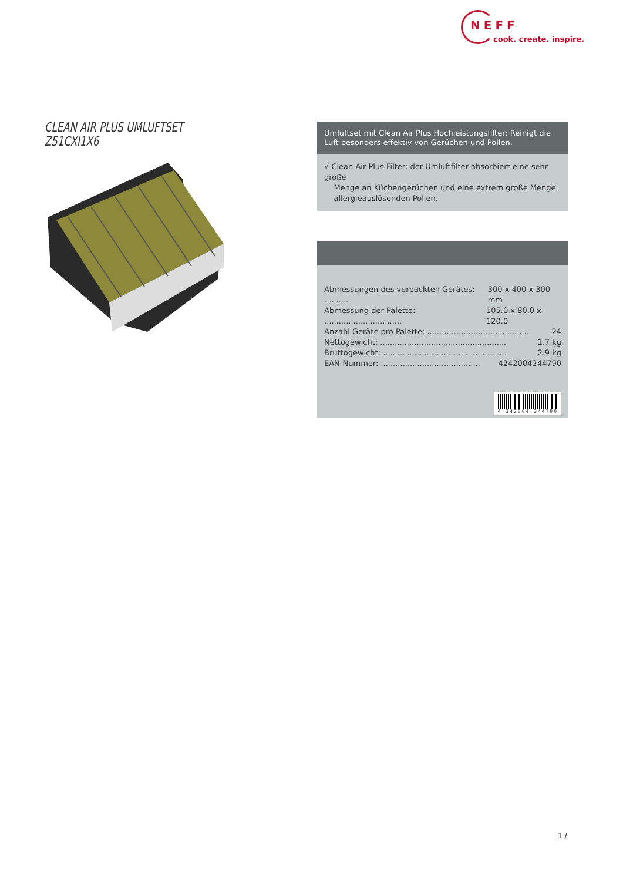NEFF
cook. create. inspire.
CLEAN AIR PLUS UMLUFTSET
Z51CXI1X6
Umluftset mit Clean Air Plus Hochleistungsfilter: Reinigt die Luft besonders effektiv von Gerüchen und Pollen.
√ Clean Air Plus Filter: der Umluftfilter absorbiert eine sehr große
Menge an Küchengerüchen und eine extrem große Menge
allergieauslösenden Pollen.
Abmessungen des verpackten Gerätes: .......... 300 x 400 x 300 mm
Abmessung der Palette: ................................ 105.0 x 80.0 x 120.0
Anzahl Geräte pro Palette: .......................................... 24
Nettogewicht: .................................................... 1.7 kg
Bruttogewicht: ................................................... 2.9 kg
EAN-Nummer: ......................................... 4242004244790
4 242004 244790
1 /